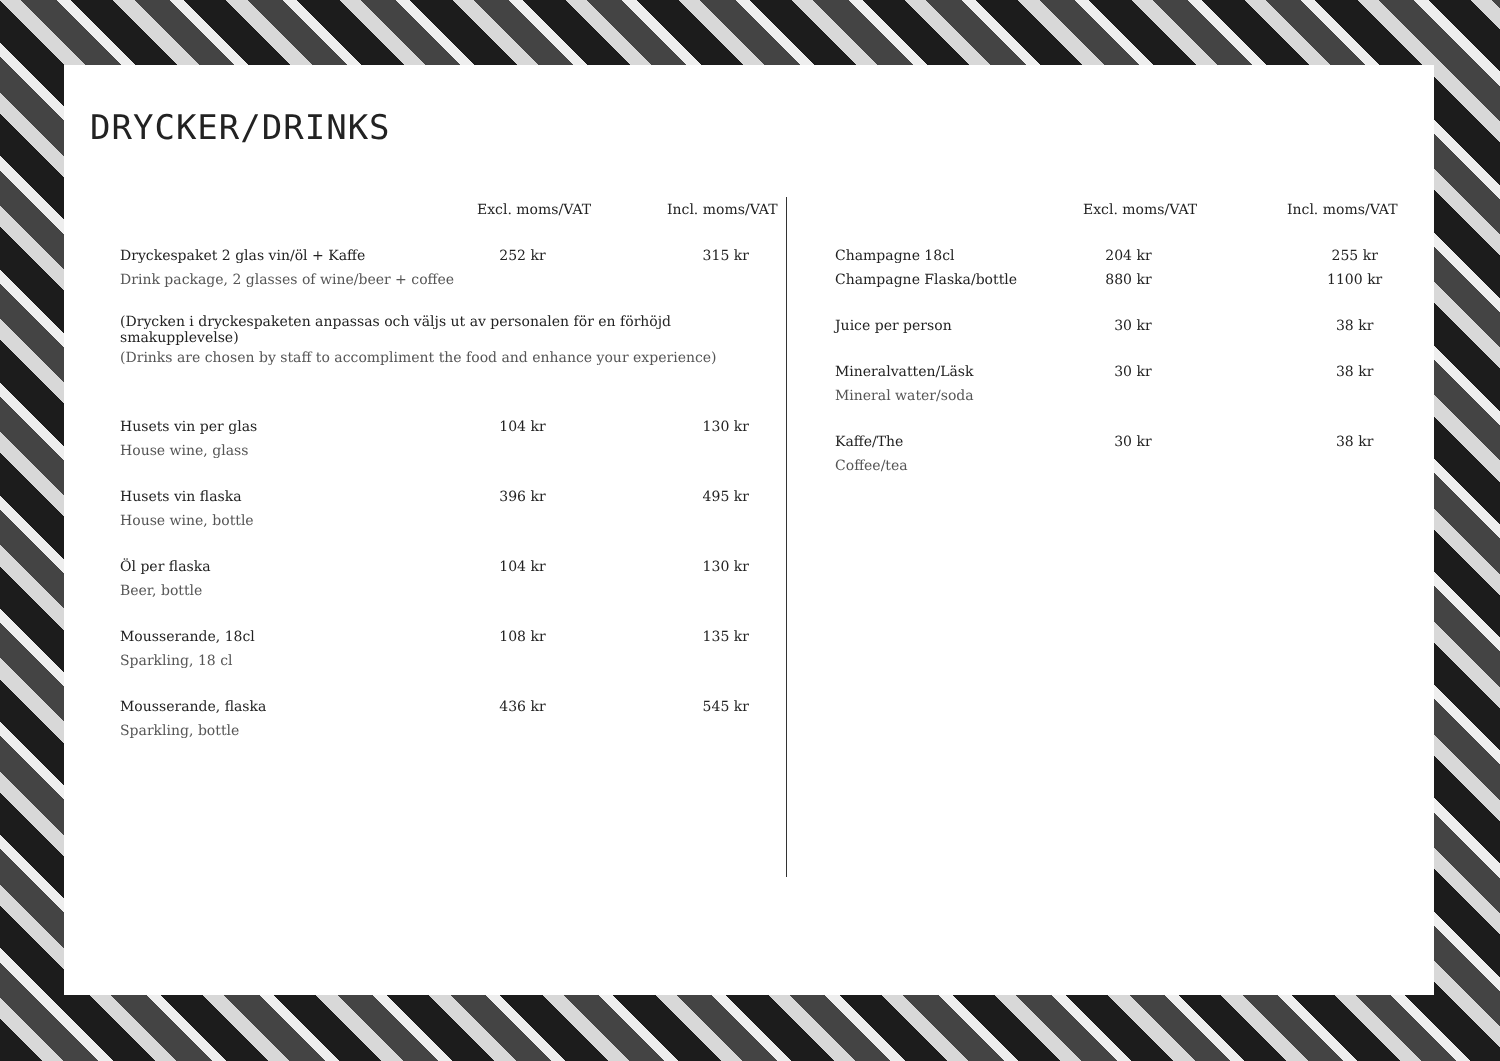DRYCKER/DRINKS
| | Excl. moms/VAT | Incl. moms/VAT |
| --- | --- | --- |
| Dryckespaket 2 glas vin/öl + Kaffe | 252 kr | 315 kr |
| Drink package, 2 glasses of wine/beer + coffee | | |
| (Drycken i dryckespaketen anpassas och väljs ut av personalen för en förhöjd smakupplevelse) | | |
| (Drinks are chosen by staff to accompliment the food and enhance your experience) | | |
| Husets vin per glas | 104 kr | 130 kr |
| House wine, glass | | |
| Husets vin flaska | 396 kr | 495 kr |
| House wine, bottle | | |
| Öl per flaska | 104 kr | 130 kr |
| Beer, bottle | | |
| Mousserande, 18cl | 108 kr | 135 kr |
| Sparkling, 18 cl | | |
| Mousserande, flaska | 436 kr | 545 kr |
| Sparkling, bottle | | |
| | Excl. moms/VAT | Incl. moms/VAT |
| --- | --- | --- |
| Champagne 18cl | 204 kr | 255 kr |
| Champagne Flaska/bottle | 880 kr | 1100 kr |
| Juice per person | 30 kr | 38 kr |
| Mineralvatten/Läsk | 30 kr | 38 kr |
| Mineral water/soda | | |
| Kaffe/The | 30 kr | 38 kr |
| Coffee/tea | | |